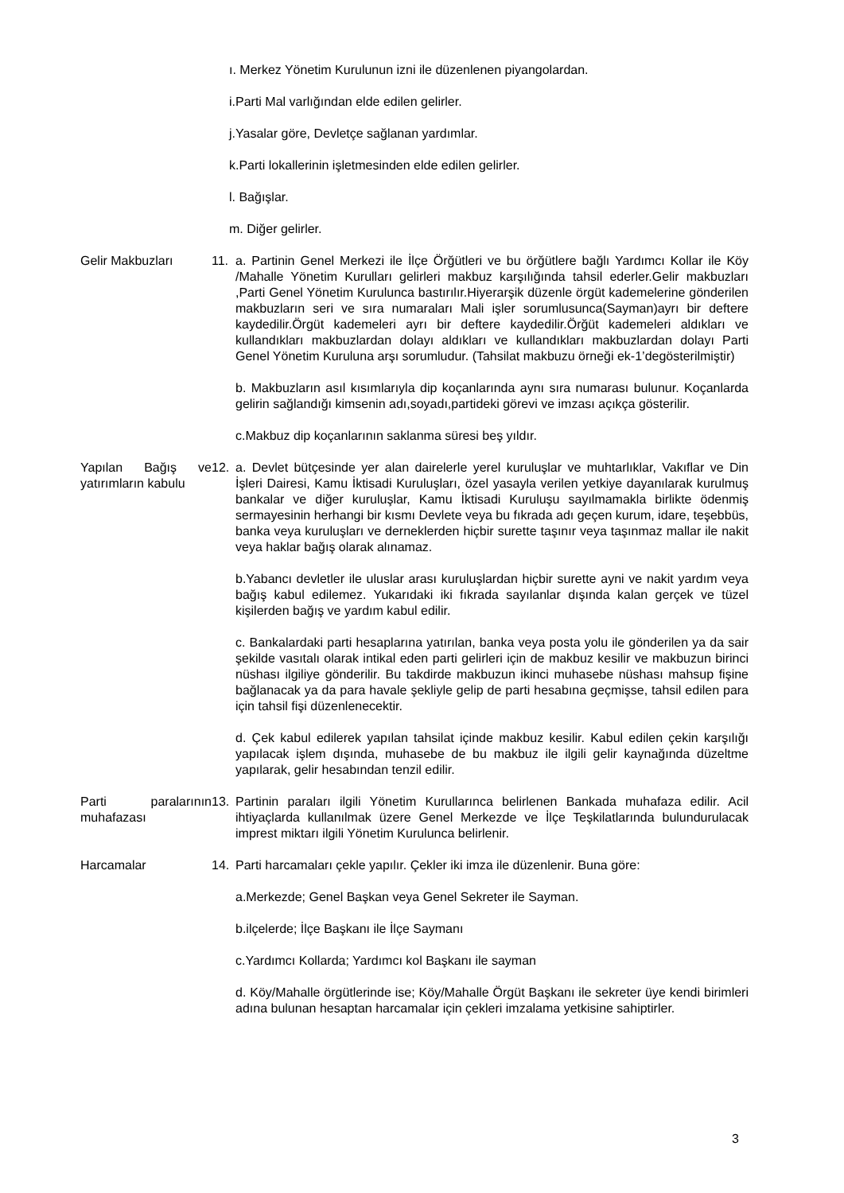ı. Merkez Yönetim Kurulunun izni ile düzenlenen piyangolardan.
i.Parti Mal varlığından elde edilen gelirler.
j.Yasalar göre, Devletçe sağlanan yardımlar.
k.Parti lokallerinin işletmesinden elde edilen gelirler.
l. Bağışlar.
m. Diğer gelirler.
Gelir Makbuzları 11. a. Partinin Genel Merkezi ile İlçe Örğütleri ve bu örğütlere bağlı Yardımcı Kollar ile Köy /Mahalle Yönetim Kurulları gelirleri makbuz karşılığında tahsil ederler.Gelir makbuzları ,Parti Genel Yönetim Kurulunca bastırılır.Hiyerarşik düzenle örgüt kademelerine gönderilen makbuzların seri ve sıra numaraları Mali işler sorumlusunca(Sayman)ayrı bir deftere kaydedilir.Örgüt kademeleri ayrı bir deftere kaydedilir.Örğüt kademeleri aldıkları ve kullandıkları makbuzlardan dolayı aldıkları ve kullandıkları makbuzlardan dolayı Parti Genel Yönetim Kuruluna arşı sorumludur. (Tahsilat makbuzu örneği ek-1’degösterilmiştir)
b. Makbuzların asıl kısımlarıyla dip koçanlarında aynı sıra numarası bulunur. Koçanlarda gelirin sağlandığı kimsenin adı,soyadı,partideki görevi ve imzası açıkça gösterilir.
c.Makbuz dip koçanlarının saklanma süresi beş yıldır.
Yapılan Bağış ve yatırımların kabulu
12. a. Devlet bütçesinde yer alan dairelerle yerel kuruluşlar ve muhtarlıklar, Vakıflar ve Din İşleri Dairesi, Kamu İktisadi Kuruluşları, özel yasayla verilen yetkiye dayanılarak kurulmuş bankalar ve diğer kuruluşlar, Kamu İktisadi Kuruluşu sayılmamakla birlikte ödenmiş sermayesinin herhangi bir kısmı Devlete veya bu fıkrada adı geçen kurum, idare, teşebbüs, banka veya kuruluşları ve derneklerden hiçbir surette taşınır veya taşınmaz mallar ile nakit veya haklar bağış olarak alınamaz.
b.Yabancı devletler ile uluslar arası kuruluşlardan hiçbir surette ayni ve nakit yardım veya bağış kabul edilemez. Yukarıdaki iki fıkrada sayılanlar dışında kalan gerçek ve tüzel kişilerden bağış ve yardım kabul edilir.
c. Bankalardaki parti hesaplarına yatırılan, banka veya posta yolu ile gönderilen ya da sair şekilde vasıtalı olarak intikal eden parti gelirleri için de makbuz kesilir ve makbuzun birinci nüshası ilgiliye gönderilir. Bu takdirde makbuzun ikinci muhasebe nüshası mahsup fişine bağlanacak ya da para havale şekliyle gelip de parti hesabına geçmişse, tahsil edilen para için tahsil fişi düzenlenecektir.
d. Çek kabul edilerek yapılan tahsilat içinde makbuz kesilir. Kabul edilen çekin karşılığı yapılacak işlem dışında, muhasebe de bu makbuz ile ilgili gelir kaynağında düzeltme yapılarak, gelir hesabından tenzil edilir.
Parti paralarının muhafazası
13. Partinin paraları ilgili Yönetim Kurullarınca belirlenen Bankada muhafaza edilir. Acil ihtiyaçlarda kullanılmak üzere Genel Merkezde ve İlçe Teşkilatlarında bulundurulacak imprest miktarı ilgili Yönetim Kurulunca belirlenir.
Harcamalar 14. Parti harcamaları çekle yapılır. Çekler iki imza ile düzenlenir. Buna göre:
a.Merkezde; Genel Başkan veya Genel Sekreter ile Sayman.
b.ilçelerde; İlçe Başkanı ile İlçe Saymanı
c.Yardımcı Kollarda; Yardımcı kol Başkanı ile sayman
d. Köy/Mahalle örgütlerinde ise; Köy/Mahalle Örgüt Başkanı ile sekreter üye kendi birimleri adına bulunan hesaptan harcamalar için çekleri imzalama yetkisine sahiptirler.
3